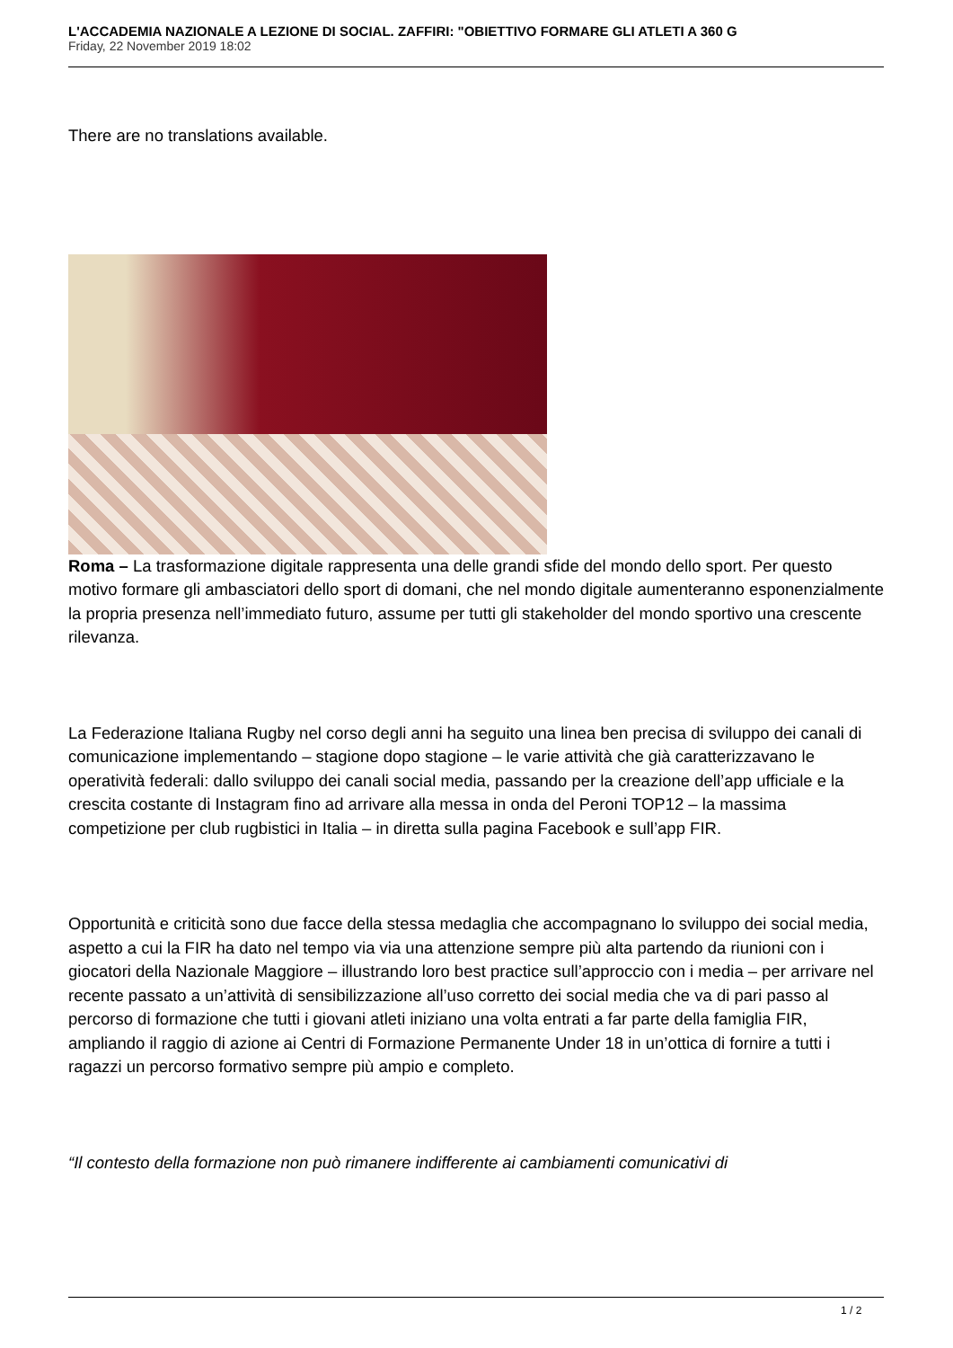L'ACCADEMIA NAZIONALE A LEZIONE DI SOCIAL. ZAFFIRI: "OBIETTIVO FORMARE GLI ATLETI A 360 G
Friday, 22 November 2019 18:02
There are no translations available.
Roma – La trasformazione digitale rappresenta una delle grandi sfide del mondo dello sport. Per questo motivo formare gli ambasciatori dello sport di domani, che nel mondo digitale aumenteranno esponenzialmente la propria presenza nell’immediato futuro, assume per tutti gli stakeholder del mondo sportivo una crescente rilevanza.
La Federazione Italiana Rugby nel corso degli anni ha seguito una linea ben precisa di sviluppo dei canali di comunicazione implementando – stagione dopo stagione – le varie attività che già caratterizzavano le operatività federali: dallo sviluppo dei canali social media, passando per la creazione dell’app ufficiale e la crescita costante di Instagram fino ad arrivare alla messa in onda del Peroni TOP12 – la massima competizione per club rugbistici in Italia – in diretta sulla pagina Facebook e sull’app FIR.
Opportunità e criticità sono due facce della stessa medaglia che accompagnano lo sviluppo dei social media, aspetto a cui la FIR ha dato nel tempo via via una attenzione sempre più alta partendo da riunioni con i giocatori della Nazionale Maggiore – illustrando loro best practice sull’approccio con i media – per arrivare nel recente passato a un’attività di sensibilizzazione all’uso corretto dei social media che va di pari passo al percorso di formazione che tutti i giovani atleti iniziano una volta entrati a far parte della famiglia FIR, ampliando il raggio di azione ai Centri di Formazione Permanente Under 18 in un’ottica di fornire a tutti i ragazzi un percorso formativo sempre più ampio e completo.
“Il contesto della formazione non può rimanere indifferente ai cambiamenti comunicativi di
1 / 2